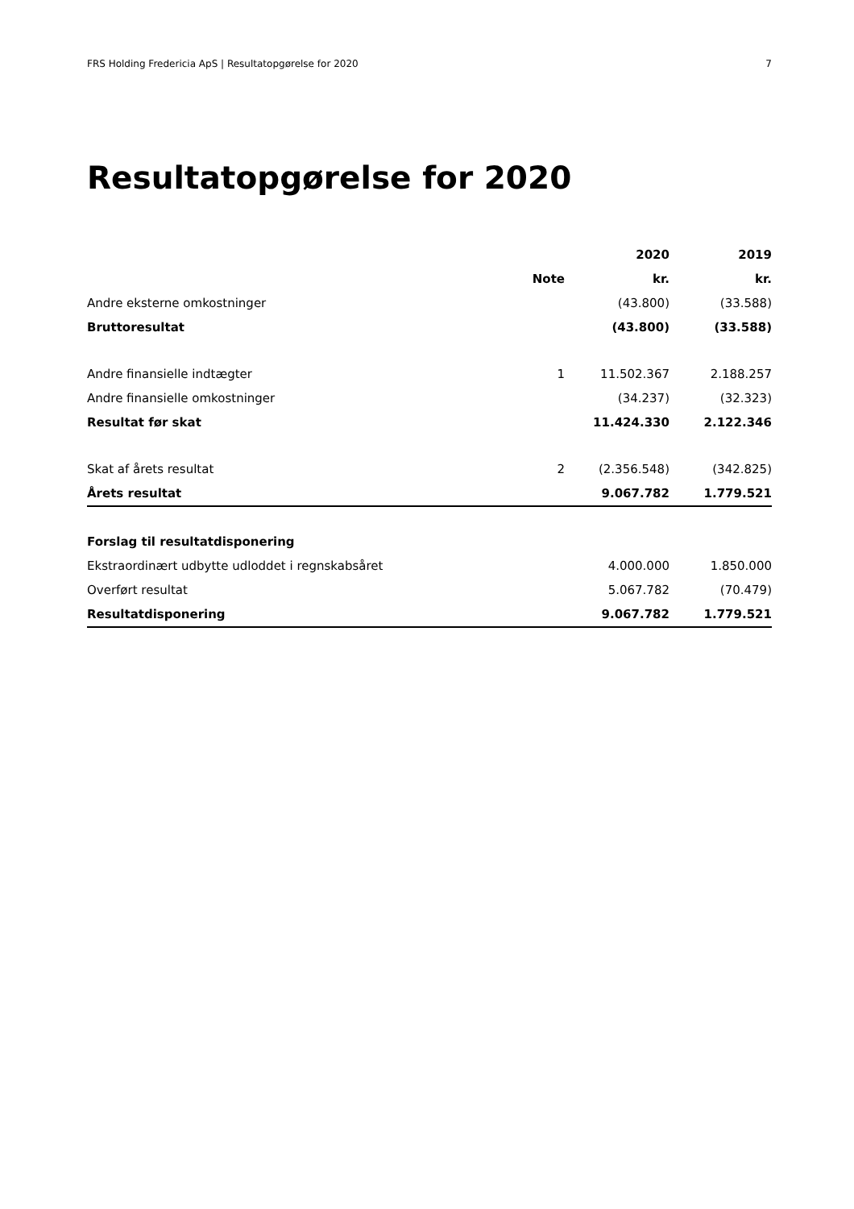FRS Holding Fredericia ApS | Resultatopgørelse for 2020 7
Resultatopgørelse for 2020
| | | 2020 | 2019 |
| --- | --- | --- | --- |
| | Note | kr. | kr. |
| Andre eksterne omkostninger | | (43.800) | (33.588) |
| Bruttoresultat | | (43.800) | (33.588) |
| Andre finansielle indtægter | 1 | 11.502.367 | 2.188.257 |
| Andre finansielle omkostninger | | (34.237) | (32.323) |
| Resultat før skat | | 11.424.330 | 2.122.346 |
| Skat af årets resultat | 2 | (2.356.548) | (342.825) |
| Årets resultat | | 9.067.782 | 1.779.521 |
| Forslag til resultatdisponering | | | |
| Ekstraordinært udbytte udloddet i regnskabsåret | | 4.000.000 | 1.850.000 |
| Overført resultat | | 5.067.782 | (70.479) |
| Resultatdisponering | | 9.067.782 | 1.779.521 |